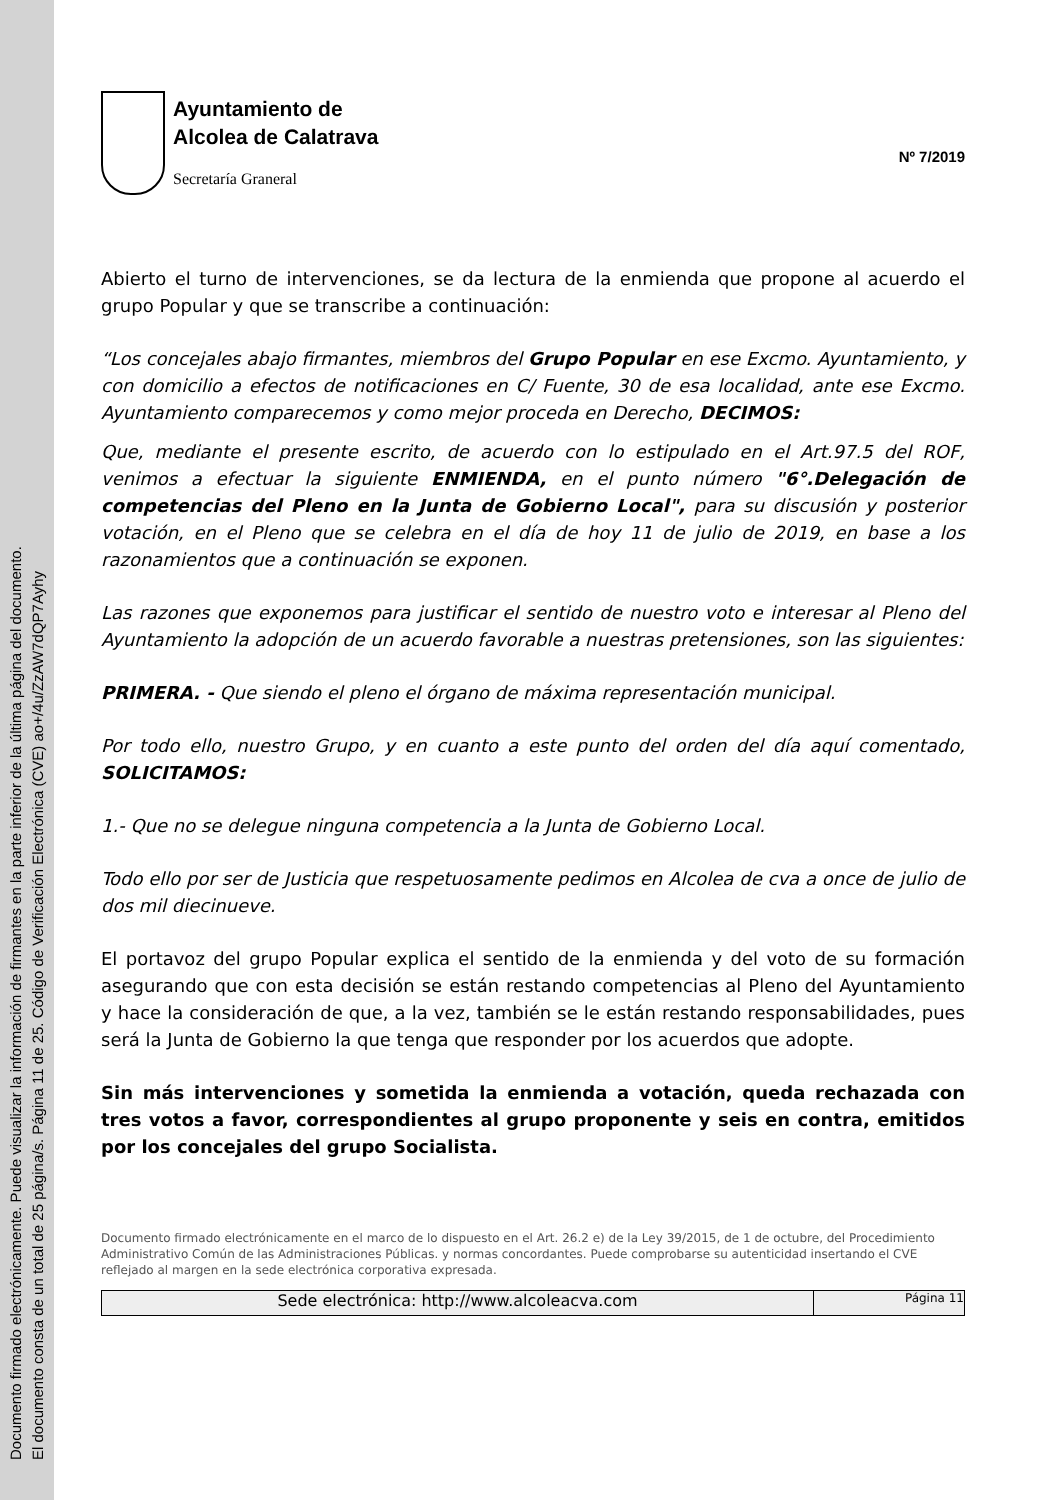Documento firmado electrónicamente. Puede visualizar la información de firmantes en la parte inferior de la última página del documento.
El documento consta de un total de 25 página/s. Página 11 de 25. Código de Verificación Electrónica (CVE) ao+/4u/ZzAW7dQP7Ayhy
Ayuntamiento de
Alcolea de Calatrava
Secretaría Graneral
Nº 7/2019
Abierto el turno de intervenciones, se da lectura de la enmienda que propone al acuerdo el grupo Popular y que se transcribe a continuación:
“Los concejales abajo firmantes, miembros del Grupo Popular en ese Excmo. Ayuntamiento, y con domicilio a efectos de notificaciones en C/ Fuente, 30 de esa localidad, ante ese Excmo. Ayuntamiento comparecemos y como mejor proceda en Derecho, DECIMOS:
Que, mediante el presente escrito, de acuerdo con lo estipulado en el Art.97.5 del ROF, venimos a efectuar la siguiente ENMIENDA, en el punto número "6°.Delegación de competencias del Pleno en la Junta de Gobierno Local", para su discusión y posterior votación, en el Pleno que se celebra en el día de hoy 11 de julio de 2019, en base a los razonamientos que a continuación se exponen.
Las razones que exponemos para justificar el sentido de nuestro voto e interesar al Pleno del Ayuntamiento la adopción de un acuerdo favorable a nuestras pretensiones, son las siguientes:
PRIMERA. - Que siendo el pleno el órgano de máxima representación municipal.
Por todo ello, nuestro Grupo, y en cuanto a este punto del orden del día aquí comentado, SOLICITAMOS:
1.- Que no se delegue ninguna competencia a la Junta de Gobierno Local.
Todo ello por ser de Justicia que respetuosamente pedimos en Alcolea de cva a once de julio de dos mil diecinueve.
El portavoz del grupo Popular explica el sentido de la enmienda y del voto de su formación asegurando que con esta decisión se están restando competencias al Pleno del Ayuntamiento y hace la consideración de que, a la vez, también se le están restando responsabilidades, pues será la Junta de Gobierno la que tenga que responder por los acuerdos que adopte.
Sin más intervenciones y sometida la enmienda a votación, queda rechazada con tres votos a favor, correspondientes al grupo proponente y seis en contra, emitidos por los concejales del grupo Socialista.
Documento firmado electrónicamente en el marco de lo dispuesto en el Art. 26.2 e) de la Ley 39/2015, de 1 de octubre, del Procedimiento Administrativo Común de las Administraciones Públicas. y normas concordantes. Puede comprobarse su autenticidad insertando el CVE reflejado al margen en la sede electrónica corporativa expresada.
Sede electrónica: http://www.alcoleacva.com
Página 11